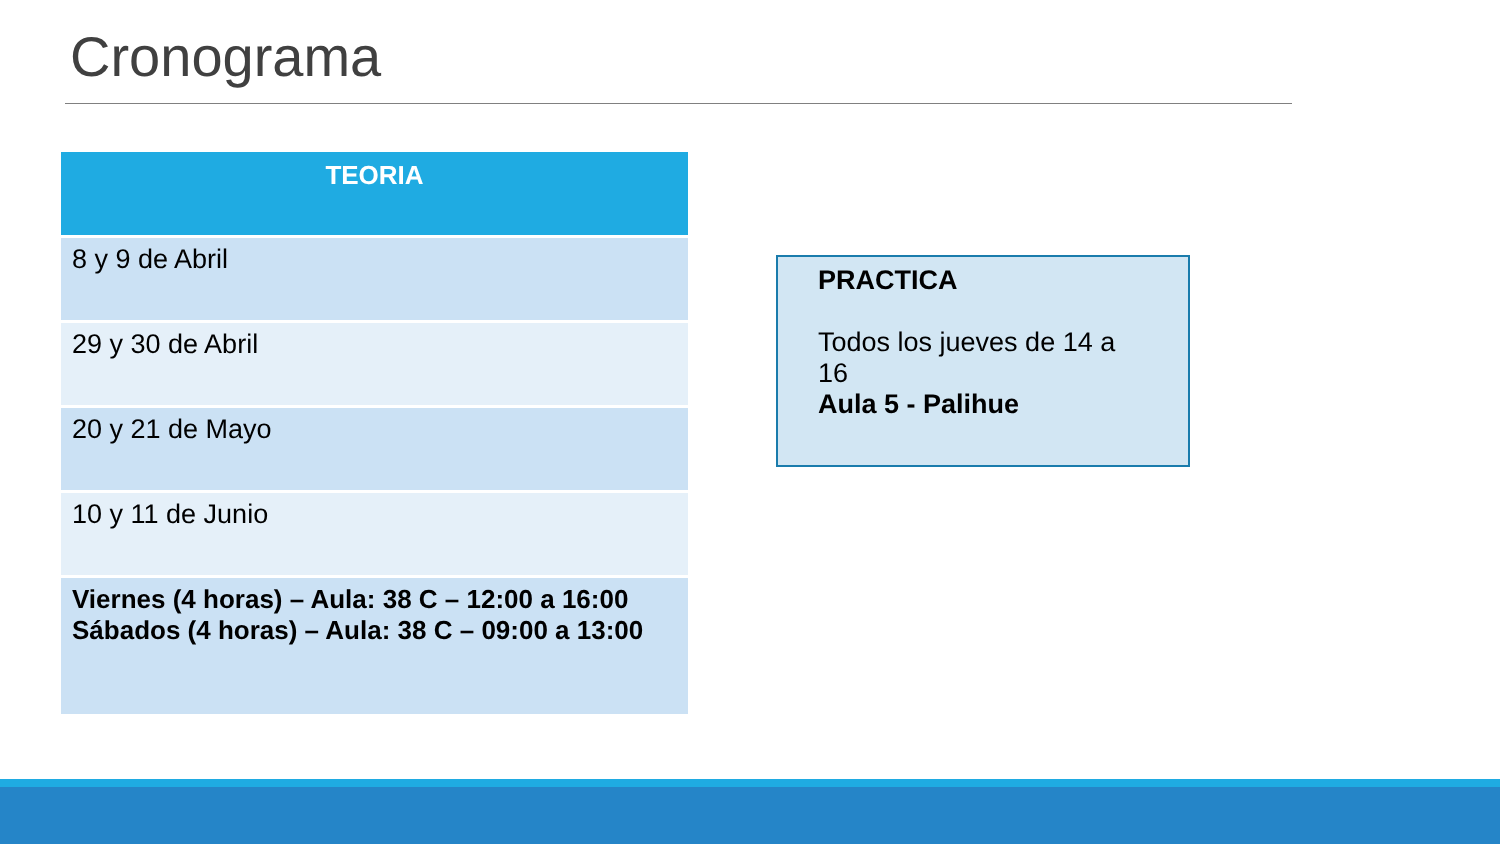Cronograma
| TEORIA |
| --- |
| 8 y 9 de Abril |
| 29 y 30 de Abril |
| 20 y 21 de Mayo |
| 10 y 11 de Junio |
| Viernes (4 horas) – Aula: 38 C – 12:00 a 16:00 Sábados (4 horas) – Aula: 38 C – 09:00 a 13:00 |
PRACTICA
Todos los jueves de 14 a 16
Aula 5 - Palihue